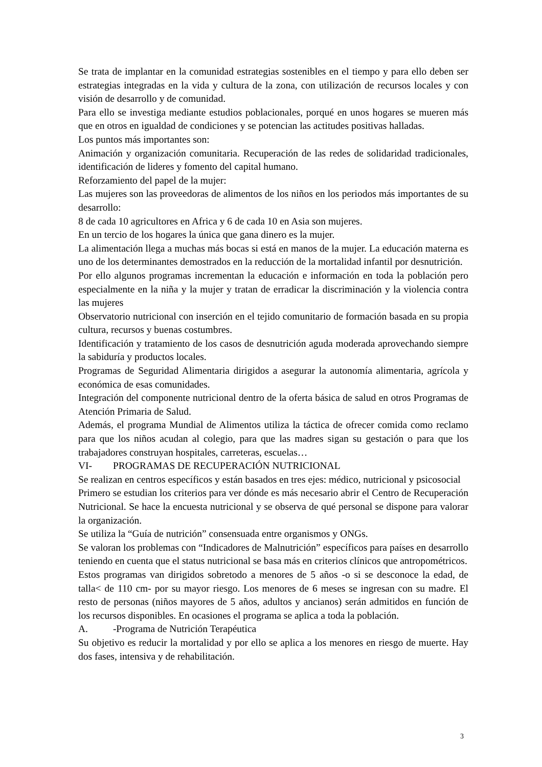Se trata de implantar en la comunidad estrategias sostenibles en el tiempo y para ello deben ser estrategias integradas en la vida y cultura de la zona, con utilización de recursos locales y con visión de desarrollo y de comunidad.
Para ello se investiga mediante estudios poblacionales, porqué en unos hogares se mueren más que en otros en igualdad de condiciones y se potencian las actitudes positivas halladas.
Los puntos más importantes son:
Animación y organización comunitaria. Recuperación de las redes de solidaridad tradicionales, identificación de lideres y fomento del capital humano.
Reforzamiento del papel de la mujer:
Las mujeres son las proveedoras de alimentos de los niños en los periodos más importantes de su desarrollo:
8 de cada 10 agricultores en Africa y 6 de cada 10 en Asia son mujeres.
En un tercio de los hogares la única que gana dinero es la mujer.
La alimentación llega a muchas más bocas si está en manos de la mujer. La educación materna es uno de los determinantes demostrados en la reducción de la mortalidad infantil por desnutrición.
Por ello algunos programas incrementan la educación e información en toda la población pero especialmente en la niña y la mujer y tratan de erradicar la discriminación y la violencia contra las mujeres
Observatorio nutricional con inserción en el tejido comunitario de formación basada en su propia cultura, recursos y buenas costumbres.
Identificación y tratamiento de los casos de desnutrición aguda moderada aprovechando siempre la sabiduría y productos locales.
Programas de Seguridad Alimentaria dirigidos a asegurar la autonomía alimentaria, agrícola y económica de esas comunidades.
Integración del componente nutricional dentro de la oferta básica de salud en otros Programas de Atención Primaria de Salud.
Además, el programa Mundial de Alimentos utiliza la táctica de ofrecer comida como reclamo para que los niños acudan al colegio, para que las madres sigan su gestación o para que los trabajadores construyan hospitales, carreteras, escuelas…
VI- PROGRAMAS DE RECUPERACIÓN NUTRICIONAL
Se realizan en centros específicos y están basados en tres ejes: médico, nutricional y psicosocial
Primero se estudian los criterios para ver dónde es más necesario abrir el Centro de Recuperación Nutricional. Se hace la encuesta nutricional y se observa de qué personal se dispone para valorar la organización.
Se utiliza la “Guía de nutrición” consensuada entre organismos y ONGs.
Se valoran los problemas con “Indicadores de Malnutrición” específicos para países en desarrollo teniendo en cuenta que el status nutricional se basa más en criterios clínicos que antropométricos.
Estos programas van dirigidos sobretodo a menores de 5 años -o si se desconoce la edad, de talla< de 110 cm- por su mayor riesgo. Los menores de 6 meses se ingresan con su madre. El resto de personas (niños mayores de 5 años, adultos y ancianos) serán admitidos en función de los recursos disponibles. En ocasiones el programa se aplica a toda la población.
A. -Programa de Nutrición Terapéutica
Su objetivo es reducir la mortalidad y por ello se aplica a los menores en riesgo de muerte. Hay dos fases, intensiva y de rehabilitación.
3